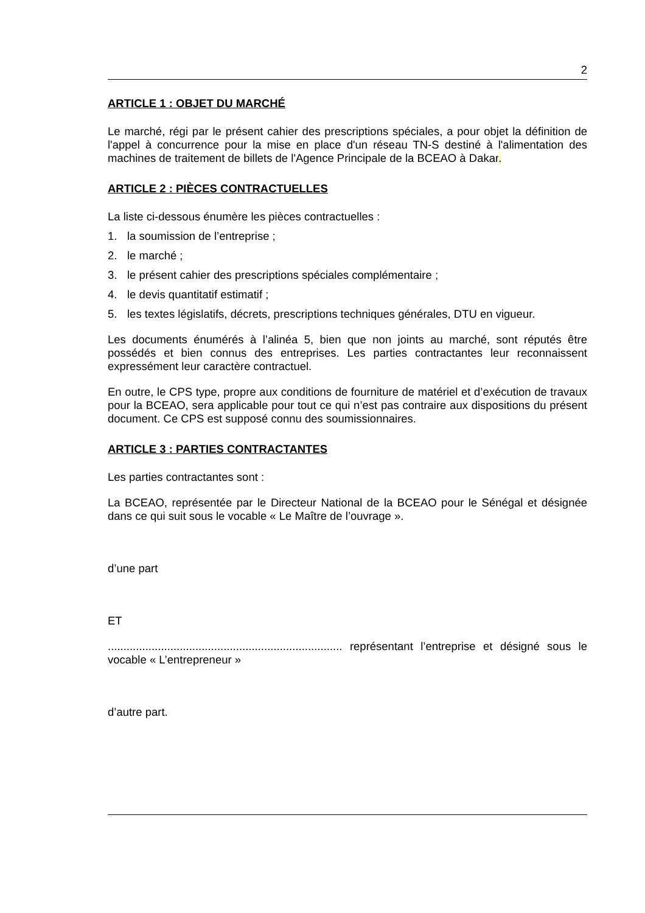2
ARTICLE 1 : OBJET DU MARCHÉ
Le marché, régi par le présent cahier des prescriptions spéciales, a pour objet la définition de l'appel à concurrence pour la mise en place d'un réseau TN-S destiné à l'alimentation des machines de traitement de billets de l'Agence Principale de la BCEAO à Dakar.
ARTICLE 2 : PIÈCES CONTRACTUELLES
La liste ci-dessous énumère les pièces contractuelles :
1. la soumission de l’entreprise ;
2. le marché ;
3. le présent cahier des prescriptions spéciales complémentaire ;
4. le devis quantitatif estimatif ;
5. les textes législatifs, décrets, prescriptions techniques générales, DTU en vigueur.
Les documents énumérés à l’alinéa 5, bien que non joints au marché, sont réputés être possédés et bien connus des entreprises. Les parties contractantes leur reconnaissent expressément leur caractère contractuel.
En outre, le CPS type, propre aux conditions de fourniture de matériel et d’exécution de travaux pour la BCEAO, sera applicable pour tout ce qui n’est pas contraire aux dispositions du présent document. Ce CPS est supposé connu des soumissionnaires.
ARTICLE 3 : PARTIES CONTRACTANTES
Les parties contractantes sont :
La BCEAO, représentée par le Directeur National de la BCEAO pour le Sénégal et désignée dans ce qui suit sous le vocable « Le Maître de l’ouvrage ».
d’une part
ET
........................................................................... représentant l’entreprise et désigné sous le vocable « L’entrepreneur »
d’autre part.